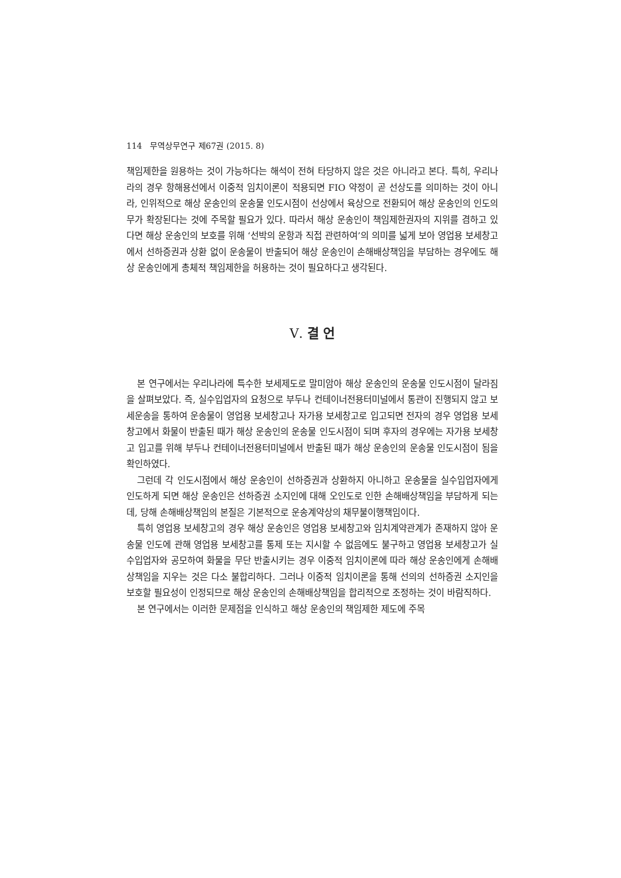114 무역상무연구 제67권 (2015. 8)
책임제한을 원용하는 것이 가능하다는 해석이 전혀 타당하지 않은 것은 아니라고 본다. 특히, 우리나라의 경우 항해용선에서 이중적 임치이론이 적용되면 FIO 약정이 곧 선상도를 의미하는 것이 아니라, 인위적으로 해상 운송인의 운송물 인도시점이 선상에서 육상으로 전환되어 해상 운송인의 인도의무가 확장된다는 것에 주목할 필요가 있다. 따라서 해상 운송인이 책임제한권자의 지위를 겸하고 있다면 해상 운송인의 보호를 위해 ‘선박의 운항과 직접 관련하여’의 의미를 넓게 보아 영업용 보세창고에서 선하증권과 상환 없이 운송물이 반출되어 해상 운송인이 손해배상책임을 부담하는 경우에도 해상 운송인에게 총체적 책임제한을 허용하는 것이 필요하다고 생각된다.
Ⅴ. 결 언
본 연구에서는 우리나라에 특수한 보세제도로 말미암아 해상 운송인의 운송물 인도시점이 달라짐을 살펴보았다. 즉, 실수입업자의 요청으로 부두나 컨테이너전용터미널에서 통관이 진행되지 않고 보세운송을 통하여 운송물이 영업용 보세창고나 자가용 보세창고로 입고되면 전자의 경우 영업용 보세창고에서 화물이 반출된 때가 해상 운송인의 운송물 인도시점이 되며 후자의 경우에는 자가용 보세창고 입고를 위해 부두나 컨테이너전용터미널에서 반출된 때가 해상 운송인의 운송물 인도시점이 됨을 확인하였다.
그런데 각 인도시점에서 해상 운송인이 선하증권과 상환하지 아니하고 운송물을 실수입업자에게 인도하게 되면 해상 운송인은 선하증권 소지인에 대해 오인도로 인한 손해배상책임을 부담하게 되는데, 당해 손해배상책임의 본질은 기본적으로 운송계약상의 채무불이행책임이다.
특히 영업용 보세창고의 경우 해상 운송인은 영업용 보세창고와 임치계약관계가 존재하지 않아 운송물 인도에 관해 영업용 보세창고를 통제 또는 지시할 수 없음에도 불구하고 영업용 보세창고가 실수입업자와 공모하여 화물을 무단 반출시키는 경우 이중적 임치이론에 따라 해상 운송인에게 손해배상책임을 지우는 것은 다소 불합리하다. 그러나 이중적 임치이론을 통해 선의의 선하증권 소지인을 보호할 필요성이 인정되므로 해상 운송인의 손해배상책임을 합리적으로 조정하는 것이 바람직하다.
본 연구에서는 이러한 문제점을 인식하고 해상 운송인의 책임제한 제도에 주목